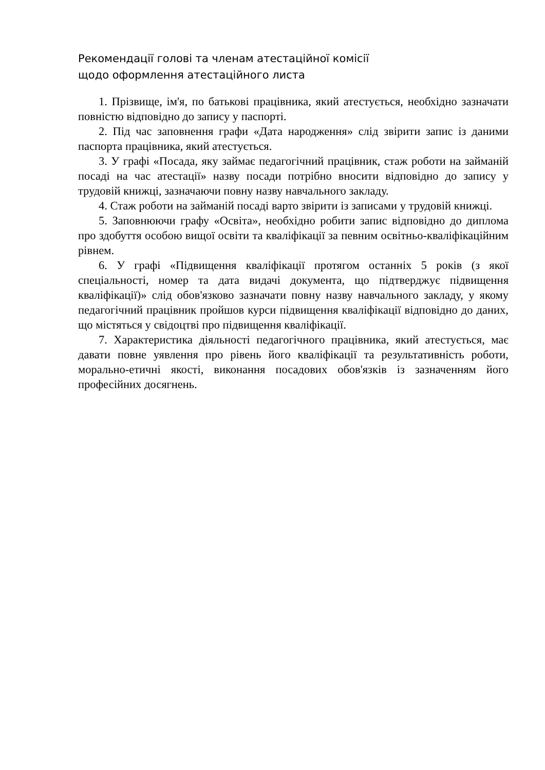Рекомендації голові та членам атестаційної комісії
щодо оформлення атестаційного листа
1. Прізвище, ім'я, по батькові працівника, який атестується, необхідно зазначати повністю відповідно до запису у паспорті.
2. Під час заповнення графи «Дата народження» слід звірити запис із даними паспорта працівника, який атестується.
3. У графі «Посада, яку займає педагогічний працівник, стаж роботи на займаній посаді на час атестації» назву посади потрібно вносити відповідно до запису у трудовій книжці, зазначаючи повну назву навчального закладу.
4. Стаж роботи на займаній посаді варто звірити із записами у трудовій книжці.
5. Заповнюючи графу «Освіта», необхідно робити запис відповідно до диплома про здобуття особою вищої освіти та кваліфікації за певним освітньо-кваліфікаційним рівнем.
6. У графі «Підвищення кваліфікації протягом останніх 5 років (з якої спеціальності, номер та дата видачі документа, що підтверджує підвищення кваліфікації)» слід обов'язково зазначати повну назву навчального закладу, у якому педагогічний працівник пройшов курси підвищення кваліфікації відповідно до даних, що містяться у свідоцтві про підвищення кваліфікації.
7. Характеристика діяльності педагогічного працівника, який атестується, має давати повне уявлення про рівень його кваліфікації та результативність роботи, морально-етичні якості, виконання посадових обов'язків із зазначенням його професійних досягнень.